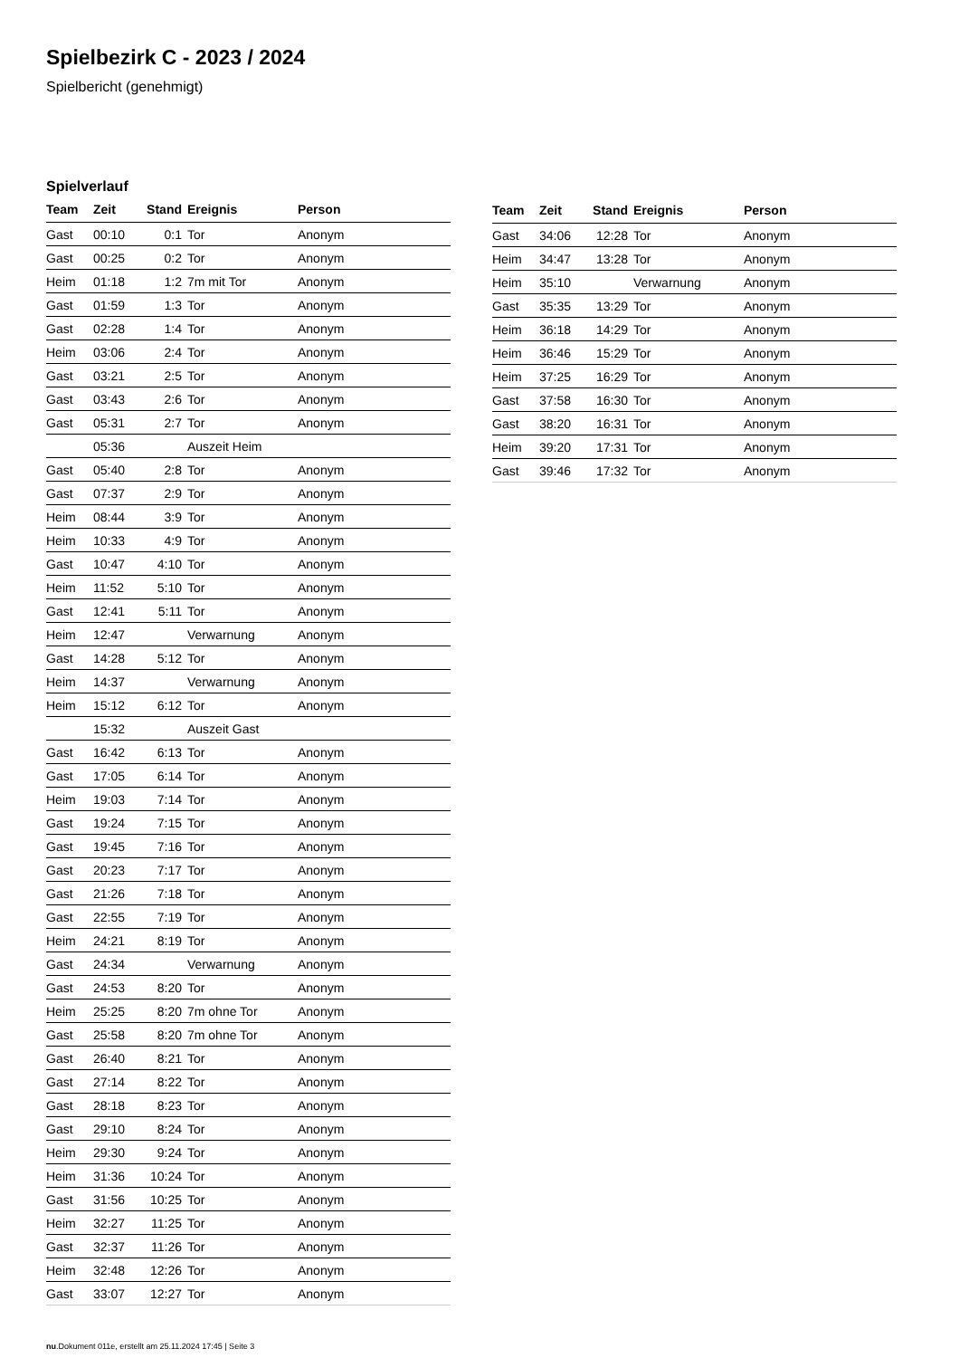Spielbezirk C - 2023 / 2024
Spielbericht (genehmigt)
Spielverlauf
| Team | Zeit | Stand | Ereignis | Person |
| --- | --- | --- | --- | --- |
| Gast | 00:10 | 0:1 | Tor | Anonym |
| Gast | 00:25 | 0:2 | Tor | Anonym |
| Heim | 01:18 | 1:2 | 7m mit Tor | Anonym |
| Gast | 01:59 | 1:3 | Tor | Anonym |
| Gast | 02:28 | 1:4 | Tor | Anonym |
| Heim | 03:06 | 2:4 | Tor | Anonym |
| Gast | 03:21 | 2:5 | Tor | Anonym |
| Gast | 03:43 | 2:6 | Tor | Anonym |
| Gast | 05:31 | 2:7 | Tor | Anonym |
| | 05:36 | | Auszeit Heim | |
| Gast | 05:40 | 2:8 | Tor | Anonym |
| Gast | 07:37 | 2:9 | Tor | Anonym |
| Heim | 08:44 | 3:9 | Tor | Anonym |
| Heim | 10:33 | 4:9 | Tor | Anonym |
| Gast | 10:47 | 4:10 | Tor | Anonym |
| Heim | 11:52 | 5:10 | Tor | Anonym |
| Gast | 12:41 | 5:11 | Tor | Anonym |
| Heim | 12:47 | | Verwarnung | Anonym |
| Gast | 14:28 | 5:12 | Tor | Anonym |
| Heim | 14:37 | | Verwarnung | Anonym |
| Heim | 15:12 | 6:12 | Tor | Anonym |
| | 15:32 | | Auszeit Gast | |
| Gast | 16:42 | 6:13 | Tor | Anonym |
| Gast | 17:05 | 6:14 | Tor | Anonym |
| Heim | 19:03 | 7:14 | Tor | Anonym |
| Gast | 19:24 | 7:15 | Tor | Anonym |
| Gast | 19:45 | 7:16 | Tor | Anonym |
| Gast | 20:23 | 7:17 | Tor | Anonym |
| Gast | 21:26 | 7:18 | Tor | Anonym |
| Gast | 22:55 | 7:19 | Tor | Anonym |
| Heim | 24:21 | 8:19 | Tor | Anonym |
| Gast | 24:34 | | Verwarnung | Anonym |
| Gast | 24:53 | 8:20 | Tor | Anonym |
| Heim | 25:25 | 8:20 | 7m ohne Tor | Anonym |
| Gast | 25:58 | 8:20 | 7m ohne Tor | Anonym |
| Gast | 26:40 | 8:21 | Tor | Anonym |
| Gast | 27:14 | 8:22 | Tor | Anonym |
| Gast | 28:18 | 8:23 | Tor | Anonym |
| Gast | 29:10 | 8:24 | Tor | Anonym |
| Heim | 29:30 | 9:24 | Tor | Anonym |
| Heim | 31:36 | 10:24 | Tor | Anonym |
| Gast | 31:56 | 10:25 | Tor | Anonym |
| Heim | 32:27 | 11:25 | Tor | Anonym |
| Gast | 32:37 | 11:26 | Tor | Anonym |
| Heim | 32:48 | 12:26 | Tor | Anonym |
| Gast | 33:07 | 12:27 | Tor | Anonym |
| Team | Zeit | Stand | Ereignis | Person |
| --- | --- | --- | --- | --- |
| Gast | 34:06 | 12:28 | Tor | Anonym |
| Heim | 34:47 | 13:28 | Tor | Anonym |
| Heim | 35:10 | | Verwarnung | Anonym |
| Gast | 35:35 | 13:29 | Tor | Anonym |
| Heim | 36:18 | 14:29 | Tor | Anonym |
| Heim | 36:46 | 15:29 | Tor | Anonym |
| Heim | 37:25 | 16:29 | Tor | Anonym |
| Gast | 37:58 | 16:30 | Tor | Anonym |
| Gast | 38:20 | 16:31 | Tor | Anonym |
| Heim | 39:20 | 17:31 | Tor | Anonym |
| Gast | 39:46 | 17:32 | Tor | Anonym |
nu.Dokument 011e, erstellt am 25.11.2024 17:45 | Seite 3